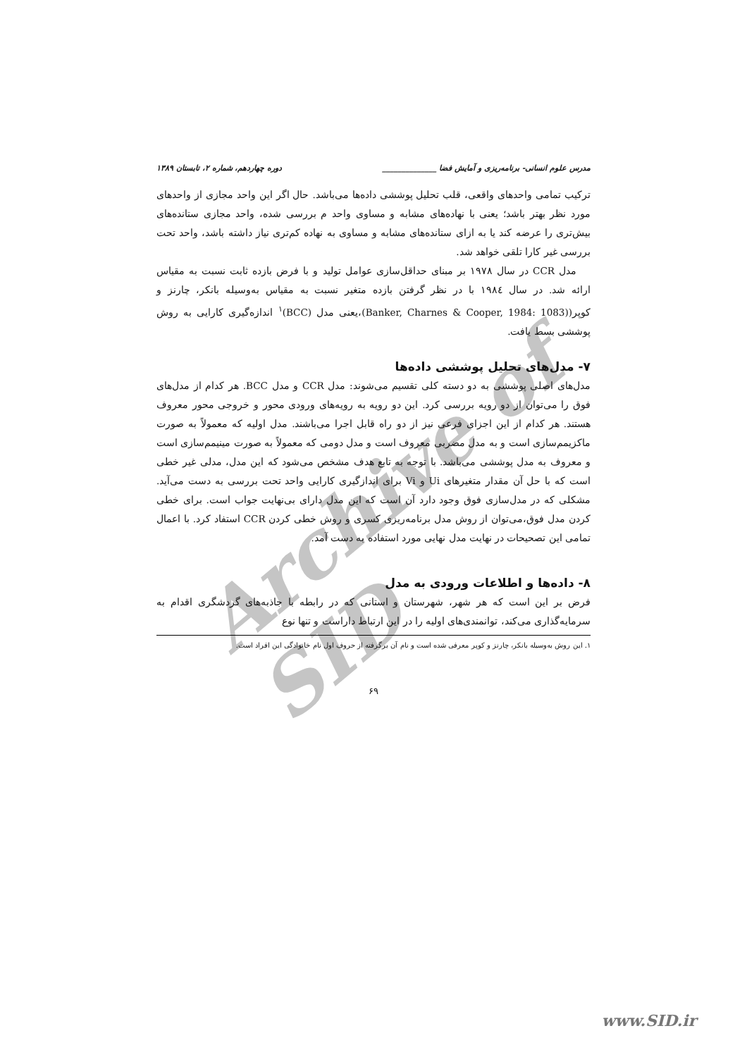Archive of SID
مدرس علوم انسانی- برنامه‌ریزی و آمایش فضا ______________ دوره چهاردهم، شماره ۲، تابستان ۱۳۸۹
ترکیب تمامی واحدهای واقعی، قلب تحلیل پوششی داده‌ها می‌باشد. حال اگر این واحد مجازی از واحدهای مورد نظر بهتر باشد؛ یعنی با نهاده‌های مشابه و مساوی واحد م بررسی شده، واحد مجازی ستانده‌های بیش‌تری را عرضه کند یا به ازای ستانده‌های مشابه و مساوی به نهاده کم‌تری نیاز داشته باشد، واحد تحت بررسی غیر کارا تلقی خواهد شد.
مدل CCR در سال ۱۹۷۸ بر مبنای حداقل‌سازی عوامل تولید و با فرض بازده ثابت نسبت به مقیاس ارائه شد. در سال ۱۹۸٤ با در نظر گرفتن بازده متغیر نسبت به مقیاس به‌وسیله بانکر، چارنز و کوپر((Banker, Charnes & Cooper, 1984: 1083)،یعنی مدل (BCC)<sup>۱</sup> اندازه‌گیری کارایی به روش پوششی بسط یافت.
۷- مدل‌های تحلیل پوششی داده‌ها
مدل‌های اصلی پوششی به دو دسته کلی تقسیم می‌شوند: مدل CCR و مدل BCC. هر کدام از مدل‌های فوق را می‌توان از دو رویه بررسی کرد. این دو رویه به رویه‌های ورودی محور و خروجی محور معروف هستند. هر کدام از این اجزای فرعی نیز از دو راه قابل اجرا می‌باشند. مدل اولیه که معمولاً به صورت ماکزیمم‌سازی است و به مدل مضربی معروف است و مدل دومی که معمولاً به صورت مینیمم‌سازی است و معروف به مدل پوششی می‌باشد. با توجه به تابع هدف مشخص می‌شود که این مدل، مدلی غیر خطی است که با حل آن مقدار متغیرهای Ui و Vi برای اندازگیری کارایی واحد تحت بررسی به دست می‌آید. مشکلی که در مدل‌سازی فوق وجود دارد آن است که این مدل دارای بی‌نهایت جواب است. برای خطی کردن مدل فوق،می‌توان از روش مدل برنامه‌ریزی کسری و روش خطی کردن CCR استفاد کرد. با اعمال تمامی این تصحیحات در نهایت مدل نهایی مورد استفاده به دست آمد.
۸- داده‌ها و اطلاعات ورودی به مدل
فرض بر این است که هر شهر، شهرستان و استانی که در رابطه با جاذبه‌های گردشگری اقدام به سرمایه‌گذاری می‌کند، توانمندی‌های اولیه را در این ارتباط داراست و تنها نوع
۱. این روش به‌وسیله بانکر، چارنز و کوپر معرفی شده است و نام آن برگرفته از حروف اول نام خانوادگی این افراد است.
۶۹
www.SID.ir